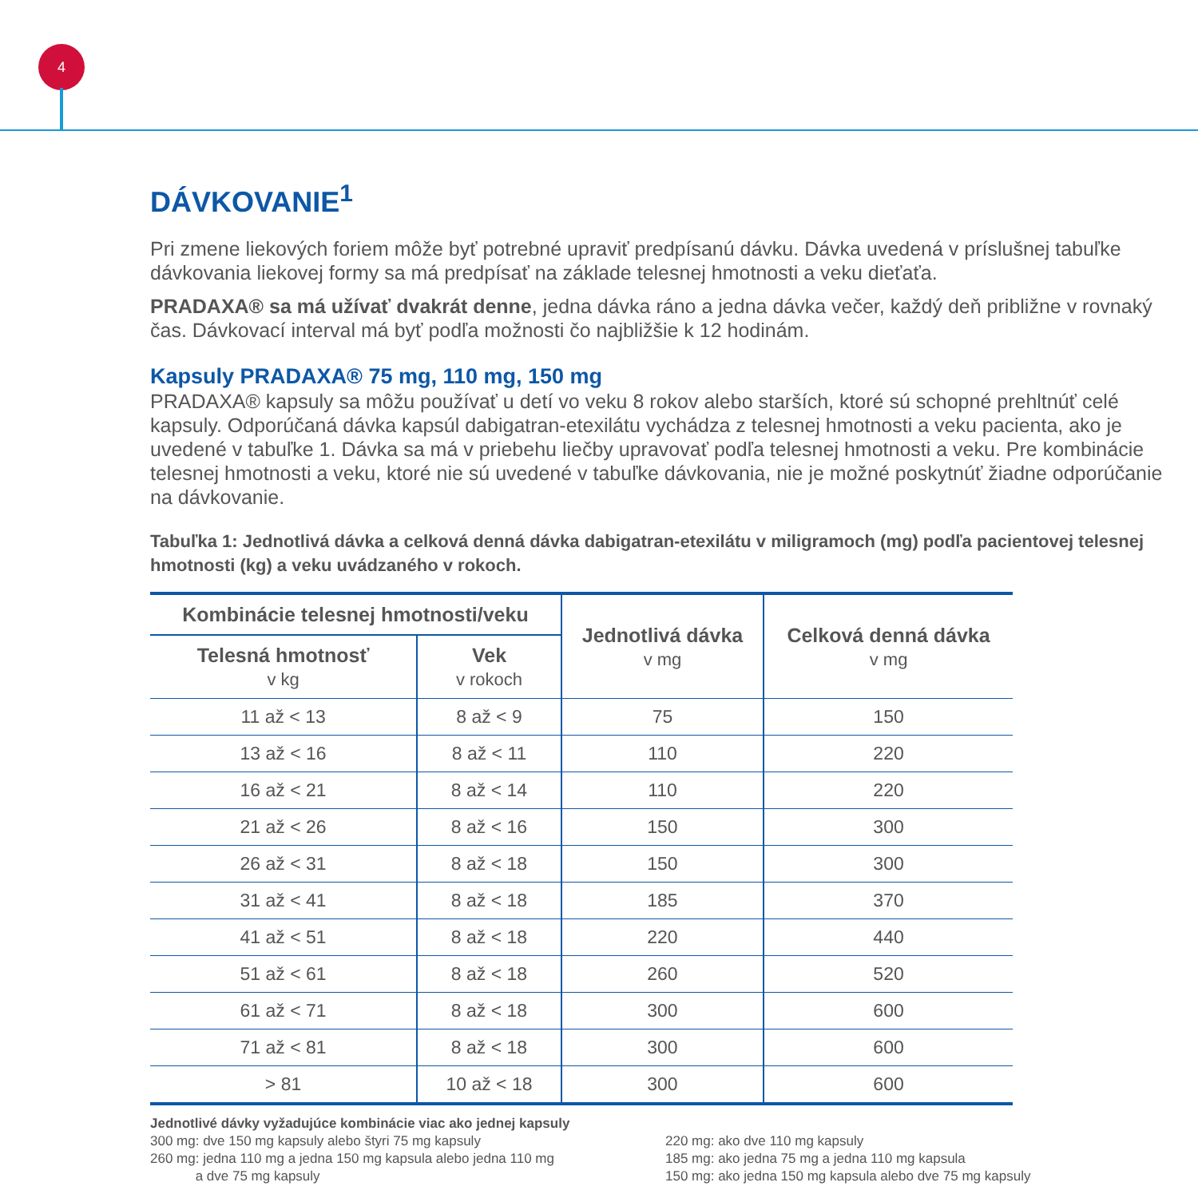4
DÁVKOVANIE<sup>1</sup>
Pri zmene liekových foriem môže byť potrebné upraviť predpísanú dávku. Dávka uvedená v príslušnej tabuľke dávkovania liekovej formy sa má predpísať na základe telesnej hmotnosti a veku dieťaťa.
PRADAXA® sa má užívať dvakrát denne, jedna dávka ráno a jedna dávka večer, každý deň približne v rovnaký čas. Dávkovací interval má byť podľa možnosti čo najbližšie k 12 hodinám.
Kapsuly PRADAXA® 75 mg, 110 mg, 150 mg
PRADAXA® kapsuly sa môžu používať u detí vo veku 8 rokov alebo starších, ktoré sú schopné prehltnúť celé kapsuly. Odporúčaná dávka kapsúl dabigatran-etexilátu vychádza z telesnej hmotnosti a veku pacienta, ako je uvedené v tabuľke 1. Dávka sa má v priebehu liečby upravovať podľa telesnej hmotnosti a veku. Pre kombinácie telesnej hmotnosti a veku, ktoré nie sú uvedené v tabuľke dávkovania, nie je možné poskytnúť žiadne odporúčanie na dávkovanie.
Tabuľka 1: Jednotlivá dávka a celková denná dávka dabigatran-etexilátu v miligramoch (mg) podľa pacientovej telesnej hmotnosti (kg) a veku uvádzaného v rokoch.
| Kombinácie telesnej hmotnosti/veku | | Jednotlivá dávka v mg | Celková denná dávka v mg |
| --- | --- | --- | --- |
| Telesná hmotnosť v kg | Vek v rokoch | | |
| 11 až < 13 | 8 až < 9 | 75 | 150 |
| 13 až < 16 | 8 až < 11 | 110 | 220 |
| 16 až < 21 | 8 až < 14 | 110 | 220 |
| 21 až < 26 | 8 až < 16 | 150 | 300 |
| 26 až < 31 | 8 až < 18 | 150 | 300 |
| 31 až < 41 | 8 až < 18 | 185 | 370 |
| 41 až < 51 | 8 až < 18 | 220 | 440 |
| 51 až < 61 | 8 až < 18 | 260 | 520 |
| 61 až < 71 | 8 až < 18 | 300 | 600 |
| 71 až < 81 | 8 až < 18 | 300 | 600 |
| > 81 | 10 až < 18 | 300 | 600 |
Jednotlivé dávky vyžadujúce kombinácie viac ako jednej kapsuly
300 mg: dve 150 mg kapsuly alebo štyri 75 mg kapsuly
260 mg: jedna 110 mg a jedna 150 mg kapsula alebo jedna 110 mg
a dve 75 mg kapsuly
220 mg: ako dve 110 mg kapsuly
185 mg: ako jedna 75 mg a jedna 110 mg kapsula
150 mg: ako jedna 150 mg kapsula alebo dve 75 mg kapsuly